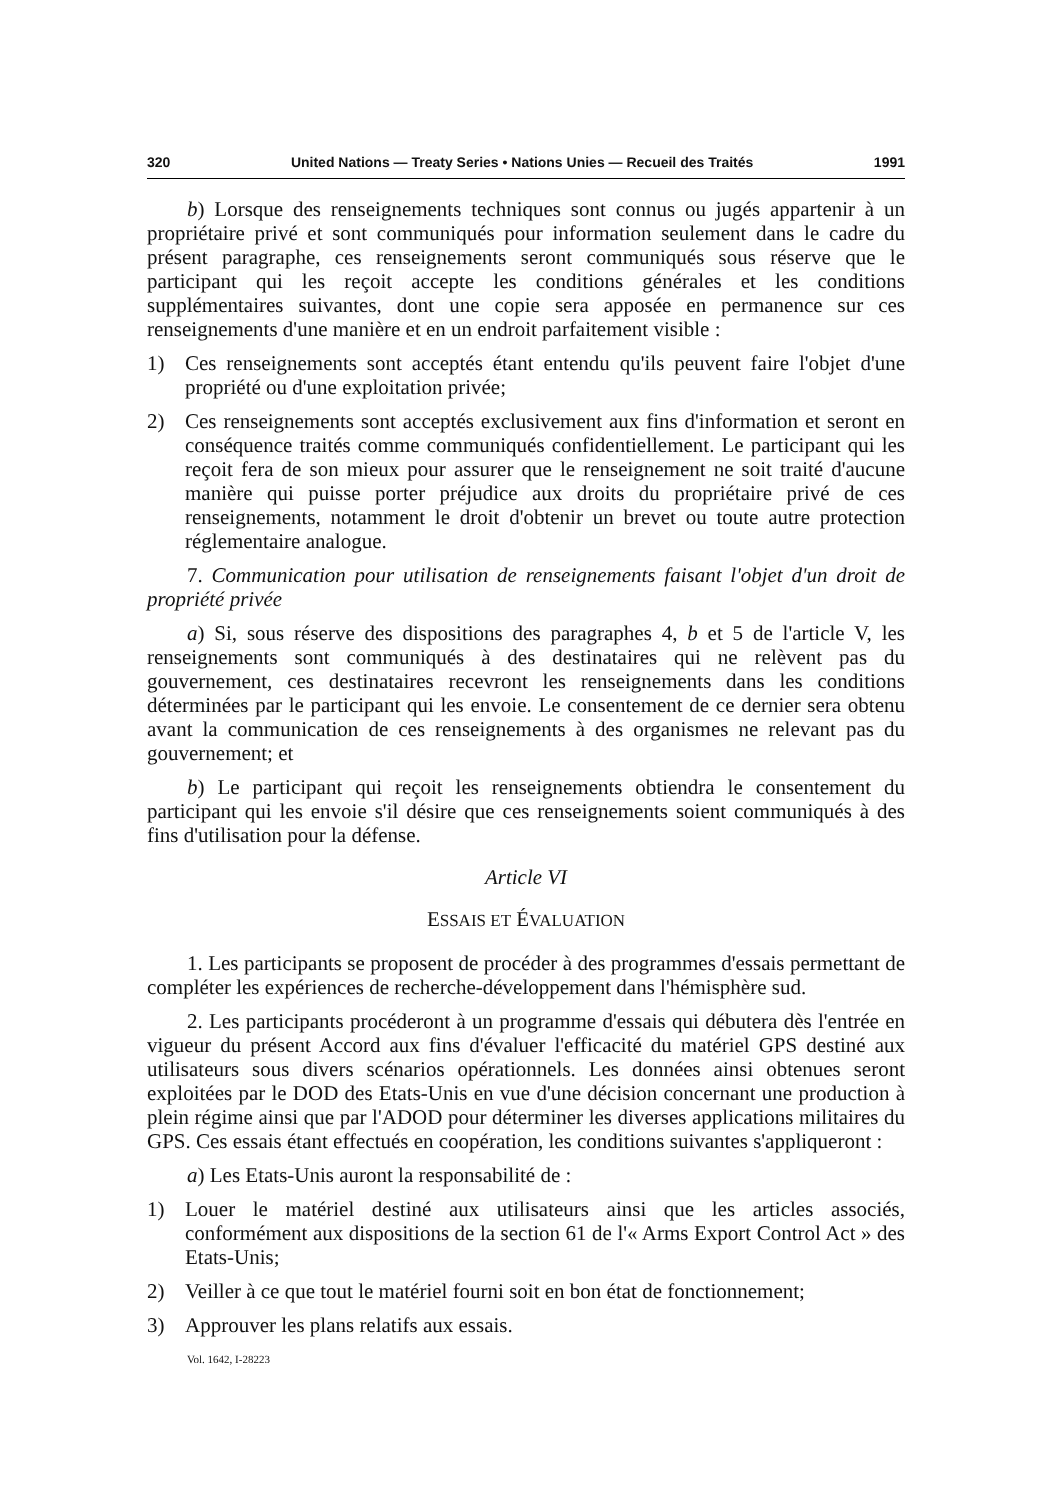320 United Nations — Treaty Series • Nations Unies — Recueil des Traités 1991
b) Lorsque des renseignements techniques sont connus ou jugés appartenir à un propriétaire privé et sont communiqués pour information seulement dans le cadre du présent paragraphe, ces renseignements seront communiqués sous réserve que le participant qui les reçoit accepte les conditions générales et les conditions supplémentaires suivantes, dont une copie sera apposée en permanence sur ces renseignements d'une manière et en un endroit parfaitement visible :
1) Ces renseignements sont acceptés étant entendu qu'ils peuvent faire l'objet d'une propriété ou d'une exploitation privée;
2) Ces renseignements sont acceptés exclusivement aux fins d'information et seront en conséquence traités comme communiqués confidentiellement. Le participant qui les reçoit fera de son mieux pour assurer que le renseignement ne soit traité d'aucune manière qui puisse porter préjudice aux droits du propriétaire privé de ces renseignements, notamment le droit d'obtenir un brevet ou toute autre protection réglementaire analogue.
7. Communication pour utilisation de renseignements faisant l'objet d'un droit de propriété privée
a) Si, sous réserve des dispositions des paragraphes 4, b et 5 de l'article V, les renseignements sont communiqués à des destinataires qui ne relèvent pas du gouvernement, ces destinataires recevront les renseignements dans les conditions déterminées par le participant qui les envoie. Le consentement de ce dernier sera obtenu avant la communication de ces renseignements à des organismes ne relevant pas du gouvernement; et
b) Le participant qui reçoit les renseignements obtiendra le consentement du participant qui les envoie s'il désire que ces renseignements soient communiqués à des fins d'utilisation pour la défense.
Article VI
ESSAIS ET ÉVALUATION
1. Les participants se proposent de procéder à des programmes d'essais permettant de compléter les expériences de recherche-développement dans l'hémisphère sud.
2. Les participants procéderont à un programme d'essais qui débutera dès l'entrée en vigueur du présent Accord aux fins d'évaluer l'efficacité du matériel GPS destiné aux utilisateurs sous divers scénarios opérationnels. Les données ainsi obtenues seront exploitées par le DOD des Etats-Unis en vue d'une décision concernant une production à plein régime ainsi que par l'ADOD pour déterminer les diverses applications militaires du GPS. Ces essais étant effectués en coopération, les conditions suivantes s'appliqueront :
a) Les Etats-Unis auront la responsabilité de :
1) Louer le matériel destiné aux utilisateurs ainsi que les articles associés, conformément aux dispositions de la section 61 de l'« Arms Export Control Act » des Etats-Unis;
2) Veiller à ce que tout le matériel fourni soit en bon état de fonctionnement;
3) Approuver les plans relatifs aux essais.
Vol. 1642, I-28223